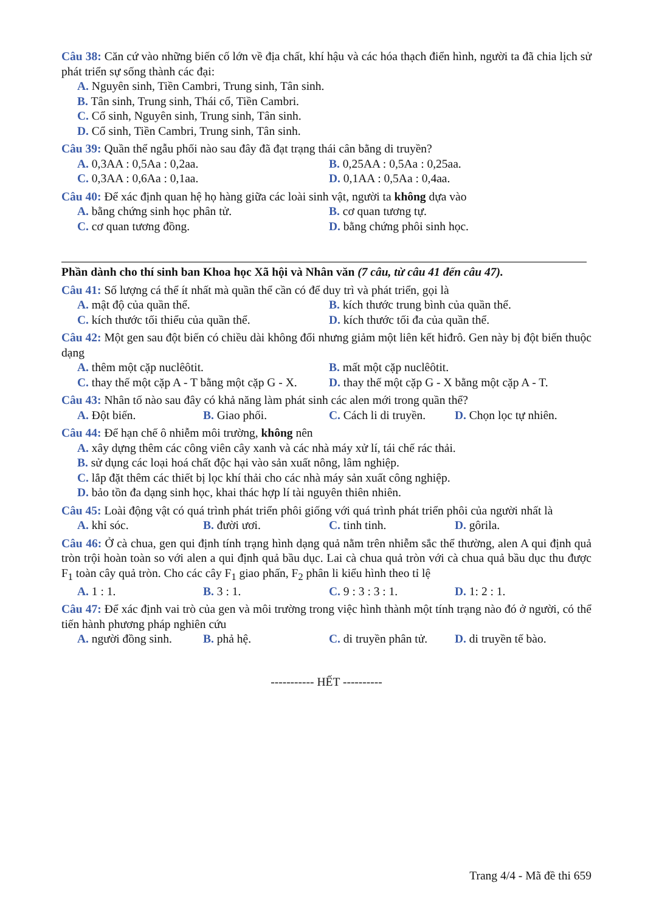Câu 38: Căn cứ vào những biến cố lớn về địa chất, khí hậu và các hóa thạch điển hình, người ta đã chia lịch sử phát triển sự sống thành các đại:
A. Nguyên sinh, Tiền Cambri, Trung sinh, Tân sinh.
B. Tân sinh, Trung sinh, Thái cổ, Tiền Cambri.
C. Cổ sinh, Nguyên sinh, Trung sinh, Tân sinh.
D. Cổ sinh, Tiền Cambri, Trung sinh, Tân sinh.
Câu 39: Quần thể ngẫu phối nào sau đây đã đạt trạng thái cân bằng di truyền?
A. 0,3AA : 0,5Aa : 0,2aa. B. 0,25AA : 0,5Aa : 0,25aa.
C. 0,3AA : 0,6Aa : 0,1aa. D. 0,1AA : 0,5Aa : 0,4aa.
Câu 40: Để xác định quan hệ họ hàng giữa các loài sinh vật, người ta không dựa vào
A. bằng chứng sinh học phân tử. B. cơ quan tương tự.
C. cơ quan tương đồng. D. bằng chứng phôi sinh học.
Phần dành cho thí sinh ban Khoa học Xã hội và Nhân văn (7 câu, từ câu 41 đến câu 47).
Câu 41: Số lượng cá thể ít nhất mà quần thể cần có để duy trì và phát triển, gọi là
A. mật độ của quần thể. B. kích thước trung bình của quần thể.
C. kích thước tối thiểu của quần thể. D. kích thước tối đa của quần thể.
Câu 42: Một gen sau đột biến có chiều dài không đổi nhưng giảm một liên kết hiđrô. Gen này bị đột biến thuộc dạng
A. thêm một cặp nuclêôtit. B. mất một cặp nuclêôtit.
C. thay thế một cặp A - T bằng một cặp G - X. D. thay thế một cặp G - X bằng một cặp A - T.
Câu 43: Nhân tố nào sau đây có khả năng làm phát sinh các alen mới trong quần thể?
A. Đột biến. B. Giao phối. C. Cách li di truyền. D. Chọn lọc tự nhiên.
Câu 44: Để hạn chế ô nhiễm môi trường, không nên
A. xây dựng thêm các công viên cây xanh và các nhà máy xử lí, tái chế rác thải.
B. sử dụng các loại hoá chất độc hại vào sản xuất nông, lâm nghiệp.
C. lắp đặt thêm các thiết bị lọc khí thải cho các nhà máy sản xuất công nghiệp.
D. bảo tồn đa dạng sinh học, khai thác hợp lí tài nguyên thiên nhiên.
Câu 45: Loài động vật có quá trình phát triển phôi giống với quá trình phát triển phôi của người nhất là
A. khỉ sóc. B. đười ươi. C. tinh tinh. D. gôrila.
Câu 46: Ở cà chua, gen qui định tính trạng hình dạng quả nằm trên nhiễm sắc thể thường, alen A qui định quả tròn trội hoàn toàn so với alen a qui định quả bầu dục. Lai cà chua quả tròn với cà chua quả bầu dục thu được F<sub>1</sub> toàn cây quả tròn. Cho các cây F<sub>1</sub> giao phấn, F<sub>2</sub> phân li kiểu hình theo tỉ lệ
A. 1 : 1. B. 3 : 1. C. 9 : 3 : 3 : 1. D. 1: 2 : 1.
Câu 47: Để xác định vai trò của gen và môi trường trong việc hình thành một tính trạng nào đó ở người, có thể tiến hành phương pháp nghiên cứu
A. người đồng sinh. B. phả hệ. C. di truyền phân tử. D. di truyền tế bào.
----------- HẾT ----------
Trang 4/4 - Mã đề thi 659